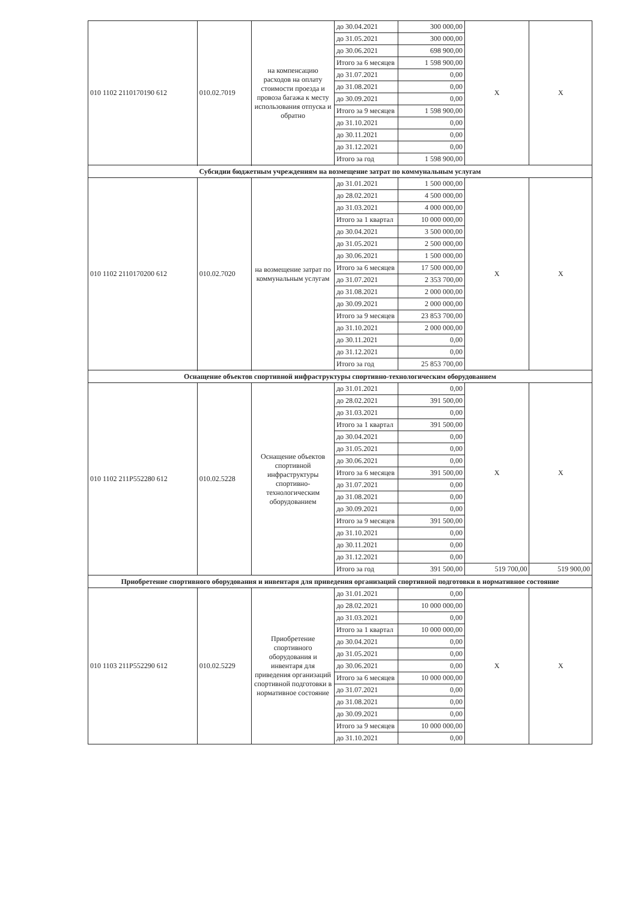| 010 1102 2110170190 612 | 010.02.7019 | на компенсацию расходов на оплату стоимости проезда и провоза багажа к месту использования отпуска и обратно | до 30.04.2021 | 300 000,00 | X | X |
| | | | до 31.05.2021 | 300 000,00 | | |
| | | | до 30.06.2021 | 698 900,00 | | |
| | | | Итого за 6 месяцев | 1 598 900,00 | | |
| | | | до 31.07.2021 | 0,00 | | |
| | | | до 31.08.2021 | 0,00 | | |
| | | | до 30.09.2021 | 0,00 | | |
| | | | Итого за 9 месяцев | 1 598 900,00 | | |
| | | | до 31.10.2021 | 0,00 | | |
| | | | до 30.11.2021 | 0,00 | | |
| | | | до 31.12.2021 | 0,00 | | |
| | | | Итого за год | 1 598 900,00 | | |
| Субсидии бюджетным учреждениям на возмещение затрат по коммунальным услугам | | | | | | |
| 010 1102 2110170200 612 | 010.02.7020 | на возмещение затрат по коммунальным услугам | до 31.01.2021 | 1 500 000,00 | X | X |
| | | | до 28.02.2021 | 4 500 000,00 | | |
| | | | до 31.03.2021 | 4 000 000,00 | | |
| | | | Итого за 1 квартал | 10 000 000,00 | | |
| | | | до 30.04.2021 | 3 500 000,00 | | |
| | | | до 31.05.2021 | 2 500 000,00 | | |
| | | | до 30.06.2021 | 1 500 000,00 | | |
| | | | Итого за 6 месяцев | 17 500 000,00 | | |
| | | | до 31.07.2021 | 2 353 700,00 | | |
| | | | до 31.08.2021 | 2 000 000,00 | | |
| | | | до 30.09.2021 | 2 000 000,00 | | |
| | | | Итого за 9 месяцев | 23 853 700,00 | | |
| | | | до 31.10.2021 | 2 000 000,00 | | |
| | | | до 30.11.2021 | 0,00 | | |
| | | | до 31.12.2021 | 0,00 | | |
| | | | Итого за год | 25 853 700,00 | | |
| Оснащение объектов спортивной инфраструктуры спортивно-технологическим оборудованием | | | | | | |
| 010 1102 211P552280 612 | 010.02.5228 | Оснащение объектов спортивной инфраструктуры спортивно-технологическим оборудованием | до 31.01.2021 | 0,00 | X | X |
| | | | до 28.02.2021 | 391 500,00 | | |
| | | | до 31.03.2021 | 0,00 | | |
| | | | Итого за 1 квартал | 391 500,00 | | |
| | | | до 30.04.2021 | 0,00 | | |
| | | | до 31.05.2021 | 0,00 | | |
| | | | до 30.06.2021 | 0,00 | | |
| | | | Итого за 6 месяцев | 391 500,00 | | |
| | | | до 31.07.2021 | 0,00 | | |
| | | | до 31.08.2021 | 0,00 | | |
| | | | до 30.09.2021 | 0,00 | | |
| | | | Итого за 9 месяцев | 391 500,00 | | |
| | | | до 31.10.2021 | 0,00 | | |
| | | | до 30.11.2021 | 0,00 | | |
| | | | до 31.12.2021 | 0,00 | | |
| | | | Итого за год | 391 500,00 | 519 700,00 | 519 900,00 |
| Приобретение спортивного оборудования и инвентаря для приведения организаций спортивной подготовки в нормативное состояние | | | | | | |
| 010 1103 211P552290 612 | 010.02.5229 | Приобретение спортивного оборудования и инвентаря для приведения организаций спортивной подготовки в нормативное состояние | до 31.01.2021 | 0,00 | X | X |
| | | | до 28.02.2021 | 10 000 000,00 | | |
| | | | до 31.03.2021 | 0,00 | | |
| | | | Итого за 1 квартал | 10 000 000,00 | | |
| | | | до 30.04.2021 | 0,00 | | |
| | | | до 31.05.2021 | 0,00 | | |
| | | | до 30.06.2021 | 0,00 | | |
| | | | Итого за 6 месяцев | 10 000 000,00 | | |
| | | | до 31.07.2021 | 0,00 | | |
| | | | до 31.08.2021 | 0,00 | | |
| | | | до 30.09.2021 | 0,00 | | |
| | | | Итого за 9 месяцев | 10 000 000,00 | | |
| | | | до 31.10.2021 | 0,00 | | |